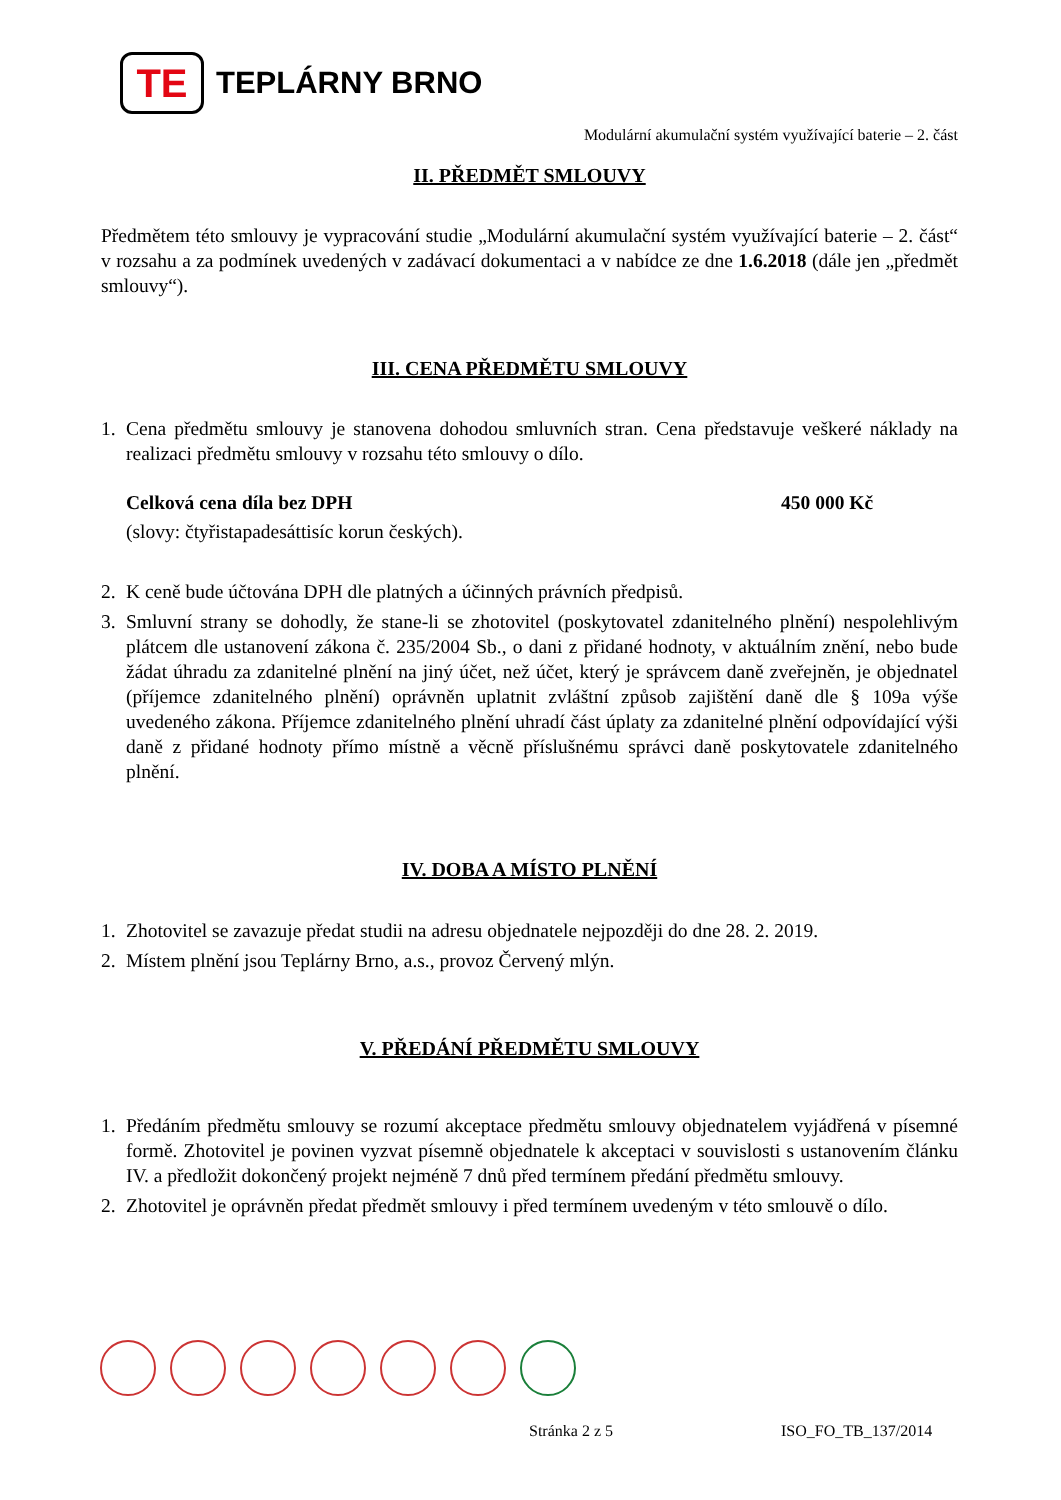TE
TEPLÁRNY BRNO
Modulární akumulační systém využívající baterie – 2. část
II. PŘEDMĚT SMLOUVY
Předmětem této smlouvy je vypracování studie „Modulární akumulační systém využívající baterie – 2. část“ v rozsahu a za podmínek uvedených v zadávací dokumentaci a v nabídce ze dne 1.6.2018 (dále jen „předmět smlouvy“).
III. CENA PŘEDMĚTU SMLOUVY
1. Cena předmětu smlouvy je stanovena dohodou smluvních stran. Cena představuje veškeré náklady na realizaci předmětu smlouvy v rozsahu této smlouvy o dílo.
Celková cena díla bez DPH 450 000 Kč
(slovy: čtyřistapadesáttisíc korun českých).
2. K ceně bude účtována DPH dle platných a účinných právních předpisů.
3. Smluvní strany se dohodly, že stane-li se zhotovitel (poskytovatel zdanitelného plnění) nespolehlivým plátcem dle ustanovení zákona č. 235/2004 Sb., o dani z přidané hodnoty, v aktuálním znění, nebo bude žádat úhradu za zdanitelné plnění na jiný účet, než účet, který je správcem daně zveřejněn, je objednatel (příjemce zdanitelného plnění) oprávněn uplatnit zvláštní způsob zajištění daně dle § 109a výše uvedeného zákona. Příjemce zdanitelného plnění uhradí část úplaty za zdanitelné plnění odpovídající výši daně z přidané hodnoty přímo místně a věcně příslušnému správci daně poskytovatele zdanitelného plnění.
IV. DOBA A MÍSTO PLNĚNÍ
1. Zhotovitel se zavazuje předat studii na adresu objednatele nejpozději do dne 28. 2. 2019.
2. Místem plnění jsou Teplárny Brno, a.s., provoz Červený mlýn.
V. PŘEDÁNÍ PŘEDMĚTU SMLOUVY
1. Předáním předmětu smlouvy se rozumí akceptace předmětu smlouvy objednatelem vyjádřená v písemné formě. Zhotovitel je povinen vyzvat písemně objednatele k akceptaci v souvislosti s ustanovením článku IV. a předložit dokončený projekt nejméně 7 dnů před termínem předání předmětu smlouvy.
2. Zhotovitel je oprávněn předat předmět smlouvy i před termínem uvedeným v této smlouvě o dílo.
Stránka 2 z 5 ISO_FO_TB_137/2014